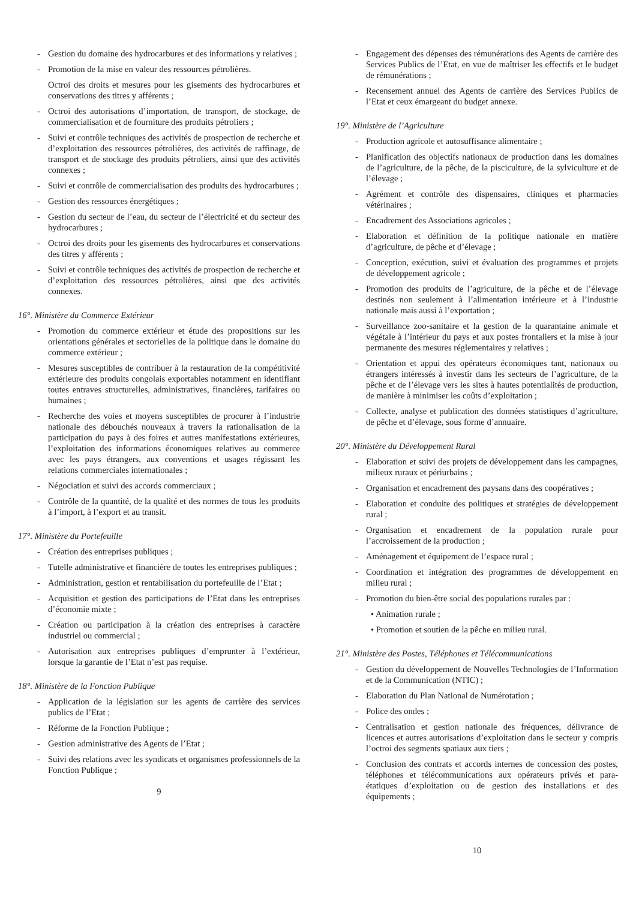- Gestion du domaine des hydrocarbures et des informations y relatives ;
- Promotion de la mise en valeur des ressources pétrolières.
Octroi des droits et mesures pour les gisements des hydrocarbures et conservations des titres y afférents ;
- Octroi des autorisations d’importation, de transport, de stockage, de commercialisation et de fourniture des produits pétroliers ;
- Suivi et contrôle techniques des activités de prospection de recherche et d’exploitation des ressources pétrolières, des activités de raffinage, de transport et de stockage des produits pétroliers, ainsi que des activités connexes ;
- Suivi et contrôle de commercialisation des produits des hydrocarbures ;
- Gestion des ressources énergétiques ;
- Gestion du secteur de l’eau, du secteur de l’électricité et du secteur des hydrocarbures ;
- Octroi des droits pour les gisements des hydrocarbures et conservations des titres y afférents ;
- Suivi et contrôle techniques des activités de prospection de recherche et d’exploitation des ressources pétrolières, ainsi que des activités connexes.
16°. Ministère du Commerce Extérieur
- Promotion du commerce extérieur et étude des propositions sur les orientations générales et sectorielles de la politique dans le domaine du commerce extérieur ;
- Mesures susceptibles de contribuer à la restauration de la compétitivité extérieure des produits congolais exportables notamment en identifiant toutes entraves structurelles, administratives, financières, tarifaires ou humaines ;
- Recherche des voies et moyens susceptibles de procurer à l’industrie nationale des débouchés nouveaux à travers la rationalisation de la participation du pays à des foires et autres manifestations extérieures, l’exploitation des informations économiques relatives au commerce avec les pays étrangers, aux conventions et usages régissant les relations commerciales internationales ;
- Négociation et suivi des accords commerciaux ;
- Contrôle de la quantité, de la qualité et des normes de tous les produits à l’import, à l’export et au transit.
17°. Ministère du Portefeuille
- Création des entreprises publiques ;
- Tutelle administrative et financière de toutes les entreprises publiques ;
- Administration, gestion et rentabilisation du portefeuille de l’Etat ;
- Acquisition et gestion des participations de l’Etat dans les entreprises d’économie mixte ;
- Création ou participation à la création des entreprises à caractère industriel ou commercial ;
- Autorisation aux entreprises publiques d’emprunter à l’extérieur, lorsque la garantie de l’Etat n’est pas requise.
18°. Ministère de la Fonction Publique
- Application de la législation sur les agents de carrière des services publics de l’Etat ;
- Réforme de la Fonction Publique ;
- Gestion administrative des Agents de l’Etat ;
- Suivi des relations avec les syndicats et organismes professionnels de la Fonction Publique ;
9
- Engagement des dépenses des rémunérations des Agents de carrière des Services Publics de l’Etat, en vue de maîtriser les effectifs et le budget de rémunérations ;
- Recensement annuel des Agents de carrière des Services Publics de l’Etat et ceux émargeant du budget annexe.
19°. Ministère de l’Agriculture
- Production agricole et autosuffisance alimentaire ;
- Planification des objectifs nationaux de production dans les domaines de l’agriculture, de la pêche, de la pisciculture, de la sylviculture et de l’élevage ;
- Agrément et contrôle des dispensaires, cliniques et pharmacies vétérinaires ;
- Encadrement des Associations agricoles ;
- Elaboration et définition de la politique nationale en matière d’agriculture, de pêche et d’élevage ;
- Conception, exécution, suivi et évaluation des programmes et projets de développement agricole ;
- Promotion des produits de l’agriculture, de la pêche et de l’élevage destinés non seulement à l’alimentation intérieure et à l’industrie nationale mais aussi à l’exportation ;
- Surveillance zoo-sanitaire et la gestion de la quarantaine animale et végétale à l’intérieur du pays et aux postes frontaliers et la mise à jour permanente des mesures réglementaires y relatives ;
- Orientation et appui des opérateurs économiques tant, nationaux ou étrangers intéressés à investir dans les secteurs de l’agriculture, de la pêche et de l’élevage vers les sites à hautes potentialités de production, de manière à minimiser les coûts d’exploitation ;
- Collecte, analyse et publication des données statistiques d’agriculture, de pêche et d’élevage, sous forme d’annuaire.
20°. Ministère du Développement Rural
- Elaboration et suivi des projets de développement dans les campagnes, milieux ruraux et périurbains ;
- Organisation et encadrement des paysans dans des coopératives ;
- Elaboration et conduite des politiques et stratégies de développement rural ;
- Organisation et encadrement de la population rurale pour l’accroissement de la production ;
- Aménagement et équipement de l’espace rural ;
- Coordination et intégration des programmes de développement en milieu rural ;
- Promotion du bien-être social des populations rurales par :
• Animation rurale ;
• Promotion et soutien de la pêche en milieu rural.
21°. Ministère des Postes, Téléphones et Télécommunications
- Gestion du développement de Nouvelles Technologies de l’Information et de la Communication (NTIC) ;
- Elaboration du Plan National de Numérotation ;
- Police des ondes ;
- Centralisation et gestion nationale des fréquences, délivrance de licences et autres autorisations d’exploitation dans le secteur y compris l’octroi des segments spatiaux aux tiers ;
- Conclusion des contrats et accords internes de concession des postes, téléphones et télécommunications aux opérateurs privés et para-étatiques d’exploitation ou de gestion des installations et des équipements ;
10